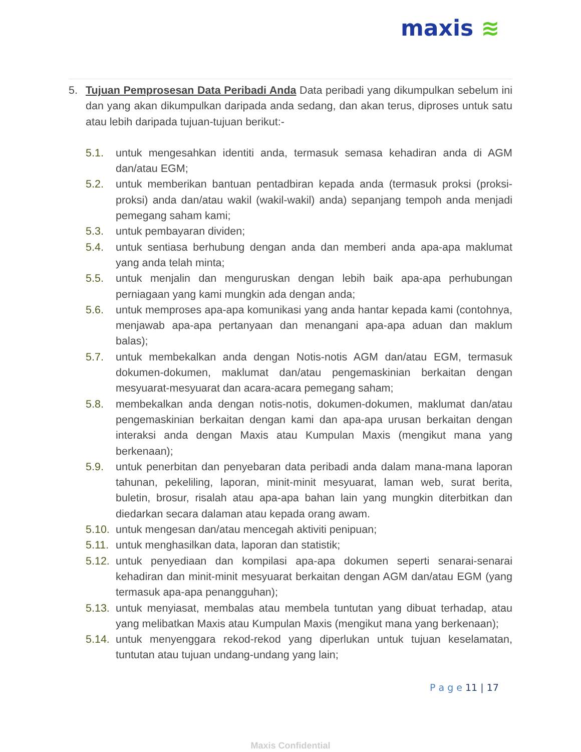maxis ≋
5. Tujuan Pemprosesan Data Peribadi Anda Data peribadi yang dikumpulkan sebelum ini dan yang akan dikumpulkan daripada anda sedang, dan akan terus, diproses untuk satu atau lebih daripada tujuan-tujuan berikut:-
5.1. untuk mengesahkan identiti anda, termasuk semasa kehadiran anda di AGM dan/atau EGM;
5.2. untuk memberikan bantuan pentadbiran kepada anda (termasuk proksi (proksi-proksi) anda dan/atau wakil (wakil-wakil) anda) sepanjang tempoh anda menjadi pemegang saham kami;
5.3. untuk pembayaran dividen;
5.4. untuk sentiasa berhubung dengan anda dan memberi anda apa-apa maklumat yang anda telah minta;
5.5. untuk menjalin dan menguruskan dengan lebih baik apa-apa perhubungan perniagaan yang kami mungkin ada dengan anda;
5.6. untuk memproses apa-apa komunikasi yang anda hantar kepada kami (contohnya, menjawab apa-apa pertanyaan dan menangani apa-apa aduan dan maklum balas);
5.7. untuk membekalkan anda dengan Notis-notis AGM dan/atau EGM, termasuk dokumen-dokumen, maklumat dan/atau pengemaskinian berkaitan dengan mesyuarat-mesyuarat dan acara-acara pemegang saham;
5.8. membekalkan anda dengan notis-notis, dokumen-dokumen, maklumat dan/atau pengemaskinian berkaitan dengan kami dan apa-apa urusan berkaitan dengan interaksi anda dengan Maxis atau Kumpulan Maxis (mengikut mana yang berkenaan);
5.9. untuk penerbitan dan penyebaran data peribadi anda dalam mana-mana laporan tahunan, pekeliling, laporan, minit-minit mesyuarat, laman web, surat berita, buletin, brosur, risalah atau apa-apa bahan lain yang mungkin diterbitkan dan diedarkan secara dalaman atau kepada orang awam.
5.10.
untuk mengesan dan/atau mencegah aktiviti penipuan;
5.11.
untuk menghasilkan data, laporan dan statistik;
5.12.
untuk penyediaan dan kompilasi apa-apa dokumen seperti senarai-senarai kehadiran dan minit-minit mesyuarat berkaitan dengan AGM dan/atau EGM (yang termasuk apa-apa penangguhan);
5.13.
untuk menyiasat, membalas atau membela tuntutan yang dibuat terhadap, atau yang melibatkan Maxis atau Kumpulan Maxis (mengikut mana yang berkenaan);
5.14.
untuk menyenggara rekod-rekod yang diperlukan untuk tujuan keselamatan, tuntutan atau tujuan undang-undang yang lain;
P a g e 11 | 17
Maxis Confidential